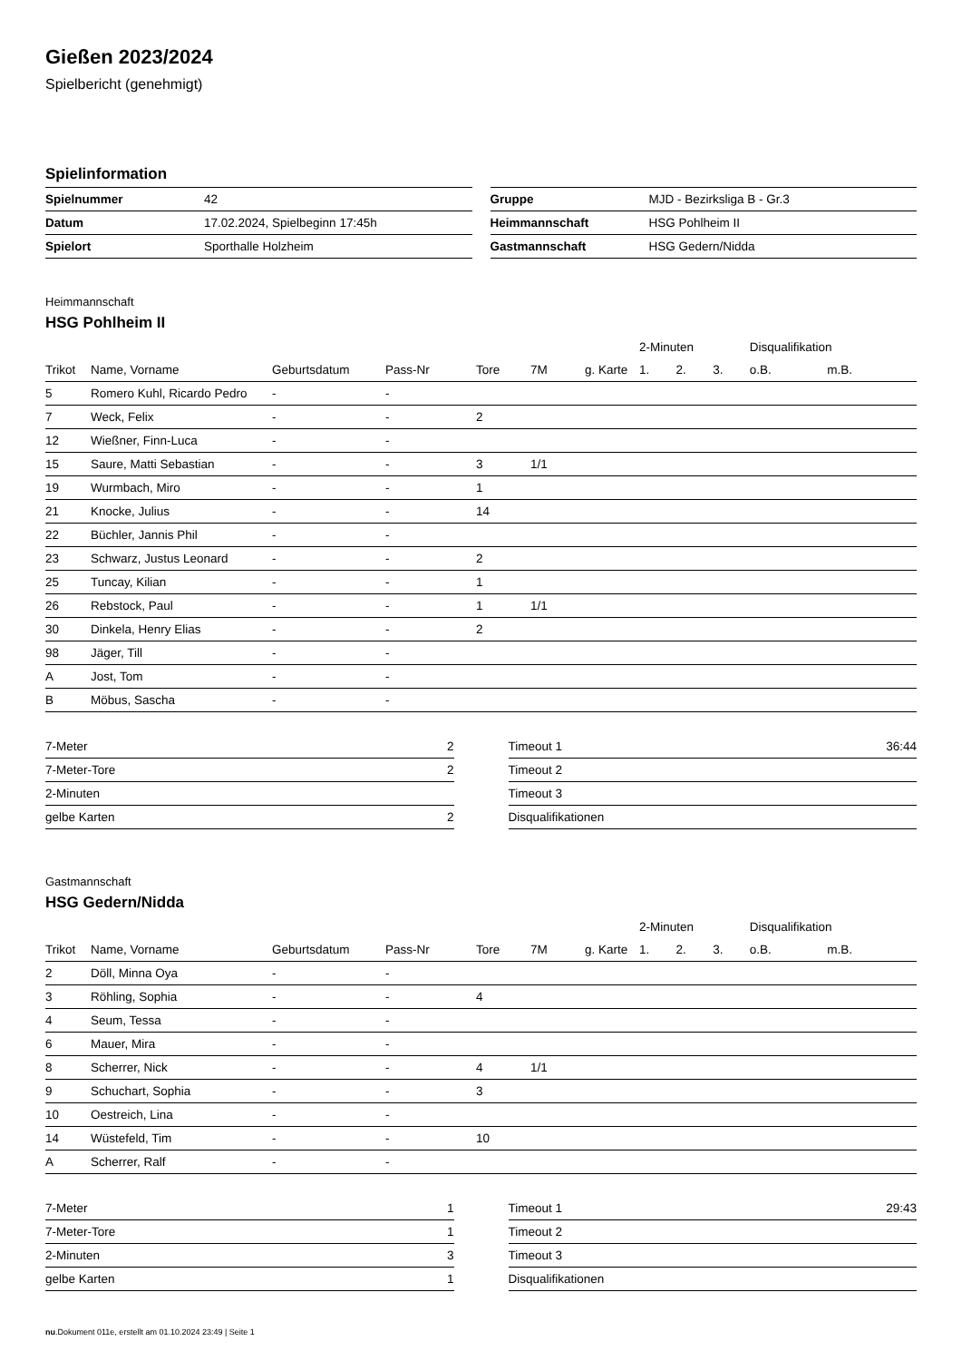Gießen 2023/2024
Spielbericht (genehmigt)
Spielinformation
| Spielnummer | 42 |
| Datum | 17.02.2024, Spielbeginn 17:45h |
| Spielort | Sporthalle Holzheim |
| Gruppe | MJD - Bezirksliga B - Gr.3 |
| Heimmannschaft | HSG Pohlheim II |
| Gastmannschaft | HSG Gedern/Nidda |
Heimmannschaft
HSG Pohlheim II
| | | | | | | | 2-Minuten | | | Disqualifikation | |
| --- | --- | --- | --- | --- | --- | --- | --- | --- | --- | --- | --- |
| Trikot | Name, Vorname | Geburtsdatum | Pass-Nr | Tore | 7M | g. Karte | 1. | 2. | 3. | o.B. | m.B. |
| 5 | Romero Kuhl, Ricardo Pedro | - | - | | | | | | | | |
| 7 | Weck, Felix | - | - | 2 | | | | | | | |
| 12 | Wießner, Finn-Luca | - | - | | | | | | | | |
| 15 | Saure, Matti Sebastian | - | - | 3 | 1/1 | | | | | | |
| 19 | Wurmbach, Miro | - | - | 1 | | | | | | | |
| 21 | Knocke, Julius | - | - | 14 | | | | | | | |
| 22 | Büchler, Jannis Phil | - | - | | | | | | | | |
| 23 | Schwarz, Justus Leonard | - | - | 2 | | | | | | | |
| 25 | Tuncay, Kilian | - | - | 1 | | | | | | | |
| 26 | Rebstock, Paul | - | - | 1 | 1/1 | | | | | | |
| 30 | Dinkela, Henry Elias | - | - | 2 | | | | | | | |
| 98 | Jäger, Till | - | - | | | | | | | | |
| A | Jost, Tom | - | - | | | | | | | | |
| B | Möbus, Sascha | - | - | | | | | | | | |
| 7-Meter | 2 |
| 7-Meter-Tore | 2 |
| 2-Minuten | |
| gelbe Karten | 2 |
| Timeout 1 | 36:44 |
| Timeout 2 | |
| Timeout 3 | |
| Disqualifikationen | |
Gastmannschaft
HSG Gedern/Nidda
| | | | | | | | 2-Minuten | | | Disqualifikation | |
| --- | --- | --- | --- | --- | --- | --- | --- | --- | --- | --- | --- |
| Trikot | Name, Vorname | Geburtsdatum | Pass-Nr | Tore | 7M | g. Karte | 1. | 2. | 3. | o.B. | m.B. |
| 2 | Döll, Minna Oya | - | - | | | | | | | | |
| 3 | Röhling, Sophia | - | - | 4 | | | | | | | |
| 4 | Seum, Tessa | - | - | | | | | | | | |
| 6 | Mauer, Mira | - | - | | | | | | | | |
| 8 | Scherrer, Nick | - | - | 4 | 1/1 | | | | | | |
| 9 | Schuchart, Sophia | - | - | 3 | | | | | | | |
| 10 | Oestreich, Lina | - | - | | | | | | | | |
| 14 | Wüstefeld, Tim | - | - | 10 | | | | | | | |
| A | Scherrer, Ralf | - | - | | | | | | | | |
| 7-Meter | 1 |
| 7-Meter-Tore | 1 |
| 2-Minuten | 3 |
| gelbe Karten | 1 |
| Timeout 1 | 29:43 |
| Timeout 2 | |
| Timeout 3 | |
| Disqualifikationen | |
nu.Dokument 011e, erstellt am 01.10.2024 23:49 | Seite 1